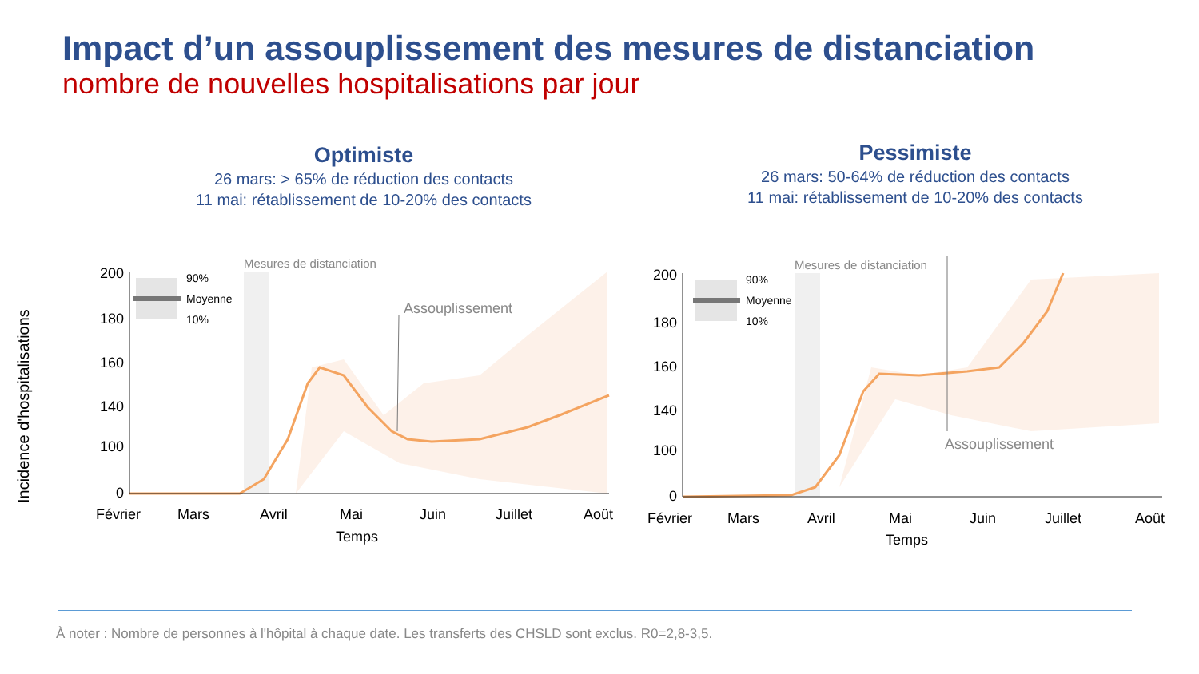Impact d’un assouplissement des mesures de distanciation
nombre de nouvelles hospitalisations par jour
Optimiste
26 mars: > 65% de réduction des contacts
11 mai: rétablissement de 10-20% des contacts
Pessimiste
26 mars: 50-64% de réduction des contacts
11 mai: rétablissement de 10-20% des contacts
Incidence d'hospitalisations
90%
Moyenne
10%
Mesures de distanciation
Assouplissement
200
180
160
140
100
0
Février
Mars
Avril
Mai
Juin
Juillet
Août
Temps
90%
Moyenne
10%
Mesures de distanciation
Assouplissement
200
180
160
140
100
0
Février
Mars
Avril
Mai
Juin
Juillet
Août
Temps
À noter : Nombre de personnes à l'hôpital à chaque date. Les transferts des CHSLD sont exclus. R0=2,8-3,5.